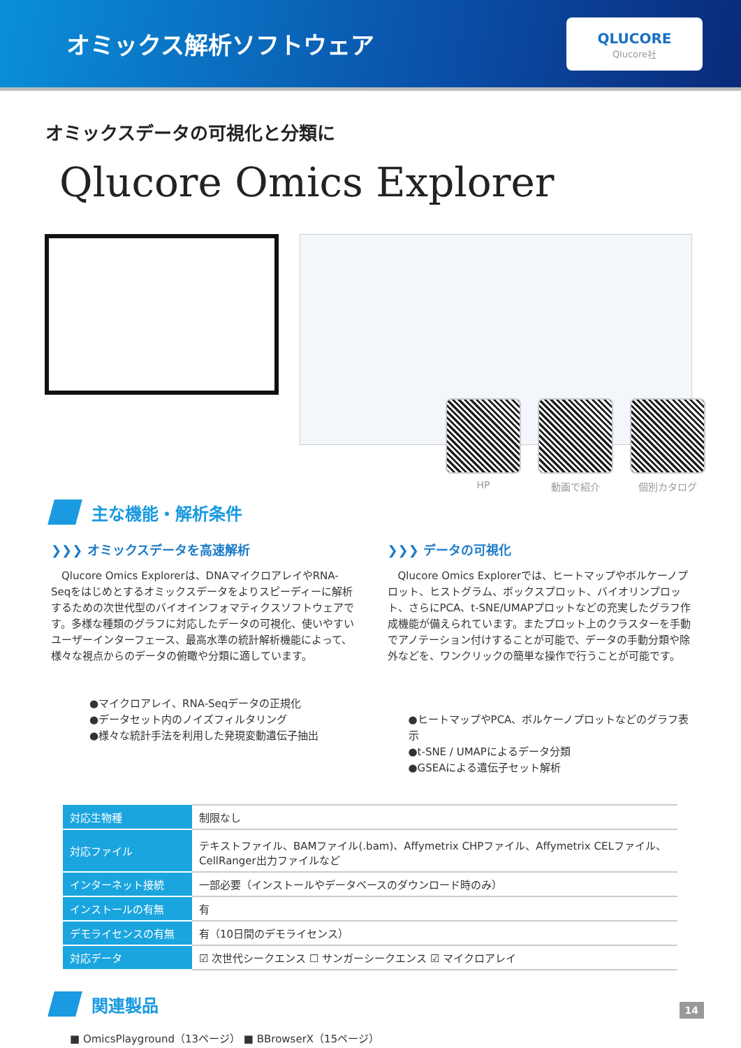オミックス解析ソフトウェア
QLUCORE
Qlucore社
オミックスデータの可視化と分類に
Qlucore Omics Explorer
HP 動画で紹介 個別カタログ
主な機能・解析条件
❯❯❯ オミックスデータを高速解析
　Qlucore Omics Explorerは、DNAマイクロアレイやRNA-Seqをはじめとするオミックスデータをよりスピーディーに解析するための次世代型のバイオインフォマティクスソフトウェアです。多様な種類のグラフに対応したデータの可視化、使いやすいユーザーインターフェース、最高水準の統計解析機能によって、様々な視点からのデータの俯瞰や分類に適しています。
●マイクロアレイ、RNA-Seqデータの正規化
●データセット内のノイズフィルタリング
●様々な統計手法を利用した発現変動遺伝子抽出
❯❯❯ データの可視化
　Qlucore Omics Explorerでは、ヒートマップやボルケーノプロット、ヒストグラム、ボックスプロット、バイオリンプロット、さらにPCA、t-SNE/UMAPプロットなどの充実したグラフ作成機能が備えられています。またプロット上のクラスターを手動でアノテーション付けすることが可能で、データの手動分類や除外などを、ワンクリックの簡単な操作で行うことが可能です。
●ヒートマップやPCA、ボルケーノプロットなどのグラフ表示
●t-SNE / UMAPによるデータ分類
●GSEAによる遺伝子セット解析
| 対応生物種 | 制限なし |
| 対応ファイル | テキストファイル、BAMファイル(.bam)、Affymetrix CHPファイル、Affymetrix CELファイル、CellRanger出力ファイルなど |
| インターネット接続 | 一部必要（インストールやデータベースのダウンロード時のみ） |
| インストールの有無 | 有 |
| デモライセンスの有無 | 有（10日間のデモライセンス） |
| 対応データ | ☑ 次世代シークエンス ☐ サンガーシークエンス ☑ マイクロアレイ |
関連製品
■ OmicsPlayground（13ページ） ■ BBrowserX（15ページ）
14